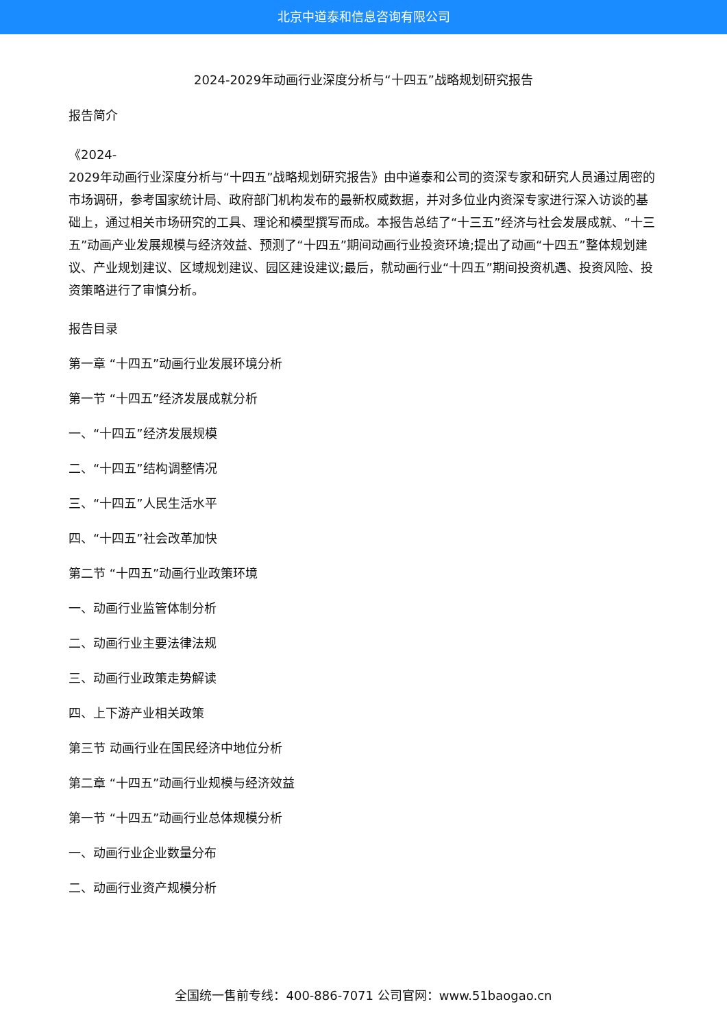北京中道泰和信息咨询有限公司
2024-2029年动画行业深度分析与“十四五”战略规划研究报告
报告简介
《2024-
2029年动画行业深度分析与“十四五”战略规划研究报告》由中道泰和公司的资深专家和研究人员通过周密的市场调研，参考国家统计局、政府部门机构发布的最新权威数据，并对多位业内资深专家进行深入访谈的基础上，通过相关市场研究的工具、理论和模型撰写而成。本报告总结了“十三五”经济与社会发展成就、“十三五”动画产业发展规模与经济效益、预测了“十四五”期间动画行业投资环境;提出了动画“十四五”整体规划建议、产业规划建议、区域规划建议、园区建设建议;最后，就动画行业“十四五”期间投资机遇、投资风险、投资策略进行了审慎分析。
报告目录
第一章 “十四五”动画行业发展环境分析
第一节 “十四五”经济发展成就分析
一、“十四五”经济发展规模
二、“十四五”结构调整情况
三、“十四五”人民生活水平
四、“十四五”社会改革加快
第二节 “十四五”动画行业政策环境
一、动画行业监管体制分析
二、动画行业主要法律法规
三、动画行业政策走势解读
四、上下游产业相关政策
第三节 动画行业在国民经济中地位分析
第二章 “十四五”动画行业规模与经济效益
第一节 “十四五”动画行业总体规模分析
一、动画行业企业数量分布
二、动画行业资产规模分析
全国统一售前专线：400-886-7071 公司官网：www.51baogao.cn